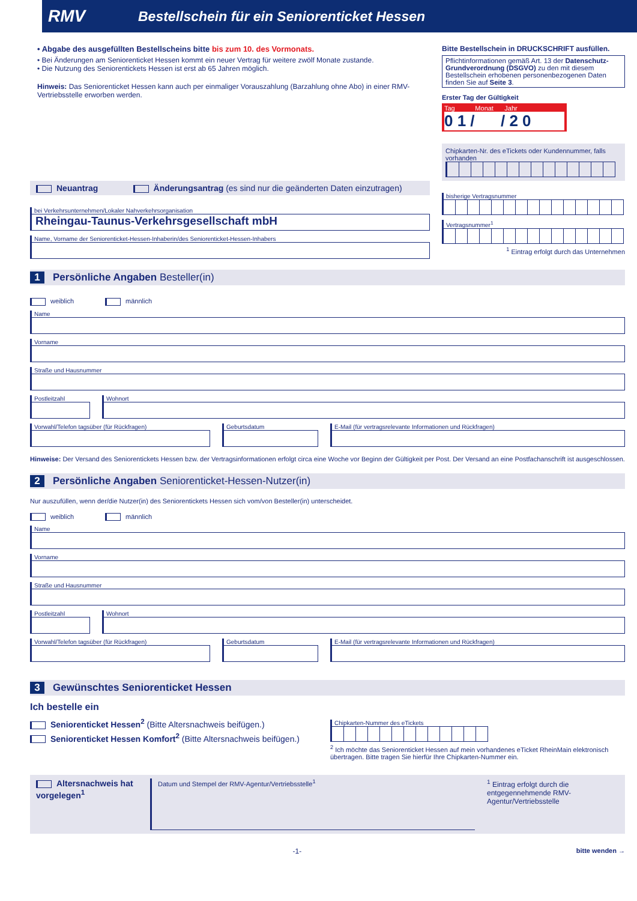RMV Bestellschein für ein Seniorenticket Hessen
• Abgabe des ausgefüllten Bestellscheins bitte bis zum 10. des Vormonats.
• Bei Änderungen am Seniorenticket Hessen kommt ein neuer Vertrag für weitere zwölf Monate zustande.
• Die Nutzung des Seniorentickets Hessen ist erst ab 65 Jahren möglich.
Hinweis: Das Seniorenticket Hessen kann auch per einmaliger Vorauszahlung (Barzahlung ohne Abo) in einer RMV-Vertriebsstelle erworben werden.
Bitte Bestellschein in DRUCKSCHRIFT ausfüllen.
Pflichtinformationen gemäß Art. 13 der Datenschutz-Grundverordnung (DSGVO) zu den mit diesem Bestellschein erhobenen personenbezogenen Daten finden Sie auf Seite 3.
Erster Tag der Gültigkeit
Tag Monat Jahr
0 1 / / 2 0
Chipkarten-Nr. des eTickets oder Kundennummer, falls vorhanden
Neuantrag Änderungsantrag (es sind nur die geänderten Daten einzutragen)
bei Verkehrsunternehmen/Lokaler Nahverkehrsorganisation
Rheingau-Taunus-Verkehrsgesellschaft mbH
Name, Vorname der Seniorenticket-Hessen-Inhaberin/des Seniorenticket-Hessen-Inhabers
bisherige Vertragsnummer
Vertragsnummer<sup>1</sup>
<sup>1</sup> Eintrag erfolgt durch das Unternehmen
1 Persönliche Angaben Besteller(in)
weiblich männlich
Name
Vorname
Straße und Hausnummer
Postleitzahl Wohnort
Vorwahl/Telefon tagsüber (für Rückfragen) Geburtsdatum E-Mail (für vertragsrelevante Informationen und Rückfragen)
Hinweise: Der Versand des Seniorentickets Hessen bzw. der Vertragsinformationen erfolgt circa eine Woche vor Beginn der Gültigkeit per Post. Der Versand an eine Postfachanschrift ist ausgeschlossen.
2 Persönliche Angaben Seniorenticket-Hessen-Nutzer(in)
Nur auszufüllen, wenn der/die Nutzer(in) des Seniorentickets Hessen sich vom/von Besteller(in) unterscheidet.
weiblich männlich
Name
Vorname
Straße und Hausnummer
Postleitzahl Wohnort
Vorwahl/Telefon tagsüber (für Rückfragen) Geburtsdatum E-Mail (für vertragsrelevante Informationen und Rückfragen)
3 Gewünschtes Seniorenticket Hessen
Ich bestelle ein
Seniorenticket Hessen<sup>2</sup> (Bitte Altersnachweis beifügen.)
Seniorenticket Hessen Komfort<sup>2</sup> (Bitte Altersnachweis beifügen.)
Chipkarten-Nummer des eTickets
<sup>2</sup> Ich möchte das Seniorenticket Hessen auf mein vorhandenes eTicket RheinMain elektronisch übertragen. Bitte tragen Sie hierfür Ihre Chipkarten-Nummer ein.
Altersnachweis hat vorgelegen<sup>1</sup>
Datum und Stempel der RMV-Agentur/Vertriebsstelle<sup>1</sup>
<sup>1</sup> Eintrag erfolgt durch die entgegennehmende RMV-Agentur/Vertriebsstelle
-1- bitte wenden →